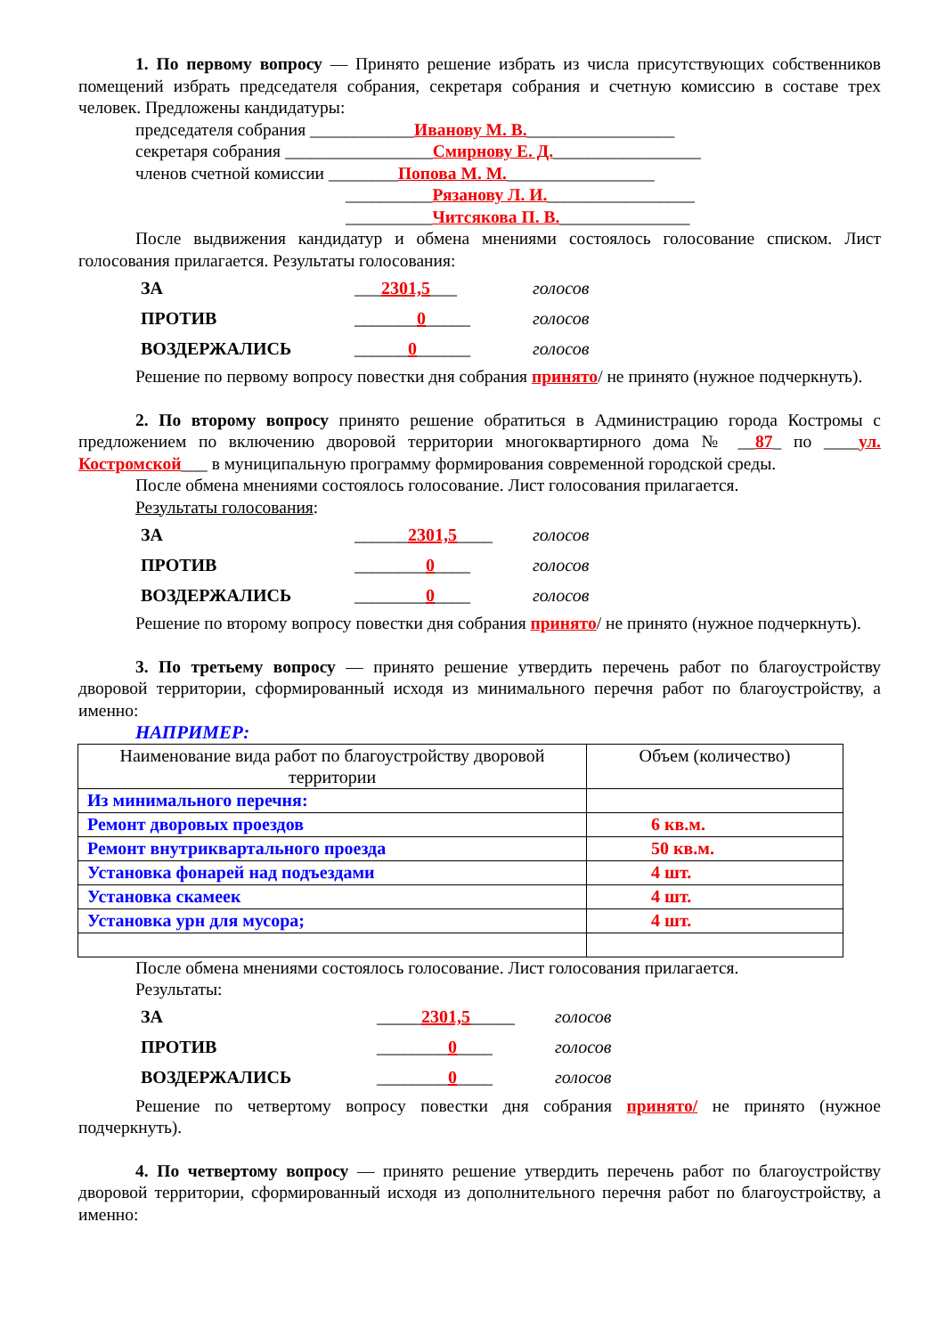1. По первому вопросу — Принято решение избрать из числа присутствующих собственников помещений избрать председателя собрания, секретаря собрания и счетную комиссию в составе трех человек. Предложены кандидатуры:
председателя собрания ____________Иванову М. В._________________
секретаря собрания _________________Смирнову Е. Д._________________
членов счетной комиссии ________Попова М. М._________________
__________Рязанову Л. И._________________
__________Читсякова П. В._______________
После выдвижения кандидатур и обмена мнениями состоялось голосование списком. Лист голосования прилагается. Результаты голосования:
ЗА ___2301,5___ голосов
ПРОТИВ _______0_____ голосов
ВОЗДЕРЖАЛИСЬ ______0______ голосов
Решение по первому вопросу повестки дня собрания принято/ не принято (нужное подчеркнуть).
2. По второму вопросу принято решение обратиться в Администрацию города Костромы с предложением по включению дворовой территории многоквартирного дома № __87_ по ____ул. Костромской___ в муниципальную программу формирования современной городской среды.
После обмена мнениями состоялось голосование. Лист голосования прилагается.
Результаты голосования:
ЗА ______2301,5____ голосов
ПРОТИВ ________0____ голосов
ВОЗДЕРЖАЛИСЬ ________0____ голосов
Решение по второму вопросу повестки дня собрания принято/ не принято (нужное подчеркнуть).
3. По третьему вопросу — принято решение утвердить перечень работ по благоустройству дворовой территории, сформированный исходя из минимального перечня работ по благоустройству, а именно:
НАПРИМЕР:
| Наименование вида работ по благоустройству дворовой территории | Объем (количество) |
| Из минимального перечня: | |
| Ремонт дворовых проездов | 6 кв.м. |
| Ремонт внутриквартального проезда | 50 кв.м. |
| Установка фонарей над подъездами | 4 шт. |
| Установка скамеек | 4 шт. |
| Установка урн для мусора; | 4 шт. |
После обмена мнениями состоялось голосование. Лист голосования прилагается.
Результаты:
ЗА _____2301,5_____ голосов
ПРОТИВ ________0____ голосов
ВОЗДЕРЖАЛИСЬ ________0____ голосов
Решение по четвертому вопросу повестки дня собрания принято/ не принято (нужное подчеркнуть).
4. По четвертому вопросу — принято решение утвердить перечень работ по благоустройству дворовой территории, сформированный исходя из дополнительного перечня работ по благоустройству, а именно: